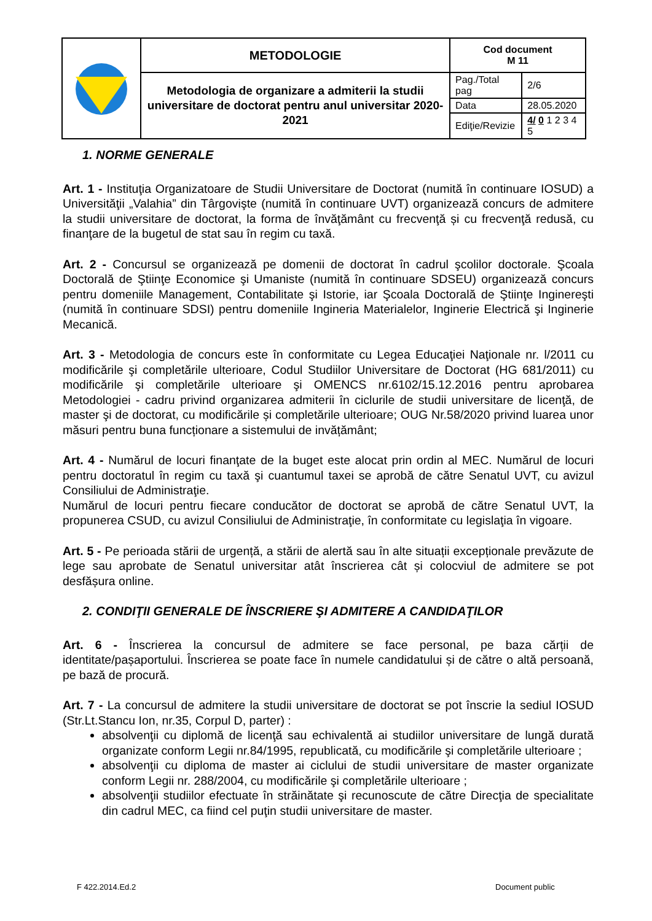| | METODOLOGIE | Cod document M 11 | |
| | Metodologia de organizare a admiterii la studii universitare de doctorat pentru anul universitar 2020-2021 | Pag./Total pag | 2/6 |
| | | Data | 28.05.2020 |
| | | Ediţie/Revizie | 4/ 0 1 2 3 4 5 |
1. NORME GENERALE
Art. 1 - Instituţia Organizatoare de Studii Universitare de Doctorat (numită în continuare IOSUD) a Universităţii „Valahia” din Târgovişte (numită în continuare UVT) organizează concurs de admitere la studii universitare de doctorat, la forma de învăţământ cu frecvenţă și cu frecvenţă redusă, cu finanţare de la bugetul de stat sau în regim cu taxă.
Art. 2 - Concursul se organizează pe domenii de doctorat în cadrul şcolilor doctorale. Şcoala Doctorală de Ştiinţe Economice şi Umaniste (numită în continuare SDSEU) organizează concurs pentru domeniile Management, Contabilitate şi Istorie, iar Şcoala Doctorală de Ştiinţe Inginereşti (numită în continuare SDSI) pentru domeniile Ingineria Materialelor, Inginerie Electrică şi Inginerie Mecanică.
Art. 3 - Metodologia de concurs este în conformitate cu Legea Educaţiei Naţionale nr. l/2011 cu modificările şi completările ulterioare, Codul Studiilor Universitare de Doctorat (HG 681/2011) cu modificările şi completările ulterioare şi OMENCS nr.6102/15.12.2016 pentru aprobarea Metodologiei - cadru privind organizarea admiterii în ciclurile de studii universitare de licenţă, de master şi de doctorat, cu modificările și completările ulterioare; OUG Nr.58/2020 privind luarea unor măsuri pentru buna funcționare a sistemului de invățământ;
Art. 4 - Numărul de locuri finanţate de la buget este alocat prin ordin al MEC. Numărul de locuri pentru doctoratul în regim cu taxă şi cuantumul taxei se aprobă de către Senatul UVT, cu avizul Consiliului de Administraţie.
Numărul de locuri pentru fiecare conducător de doctorat se aprobă de către Senatul UVT, la propunerea CSUD, cu avizul Consiliului de Administraţie, în conformitate cu legislaţia în vigoare.
Art. 5 - Pe perioada stării de urgență, a stării de alertă sau în alte situații excepționale prevăzute de lege sau aprobate de Senatul universitar atât înscrierea cât și colocviul de admitere se pot desfășura online.
2. CONDIŢII GENERALE DE ÎNSCRIERE ŞI ADMITERE A CANDIDAŢILOR
Art. 6 - Înscrierea la concursul de admitere se face personal, pe baza cărții de identitate/pașaportului. Înscrierea se poate face în numele candidatului și de către o altă persoană, pe bază de procură.
Art. 7 - La concursul de admitere la studii universitare de doctorat se pot înscrie la sediul IOSUD (Str.Lt.Stancu Ion, nr.35, Corpul D, parter) :
absolvenţii cu diplomă de licenţă sau echivalentă ai studiilor universitare de lungă durată organizate conform Legii nr.84/1995, republicată, cu modificările şi completările ulterioare ;
absolvenţii cu diploma de master ai ciclului de studii universitare de master organizate conform Legii nr. 288/2004, cu modificările şi completările ulterioare ;
absolvenţii studiilor efectuate în străinătate şi recunoscute de către Direcţia de specialitate din cadrul MEC, ca fiind cel puţin studii universitare de master.
F 422.2014.Ed.2 Document public